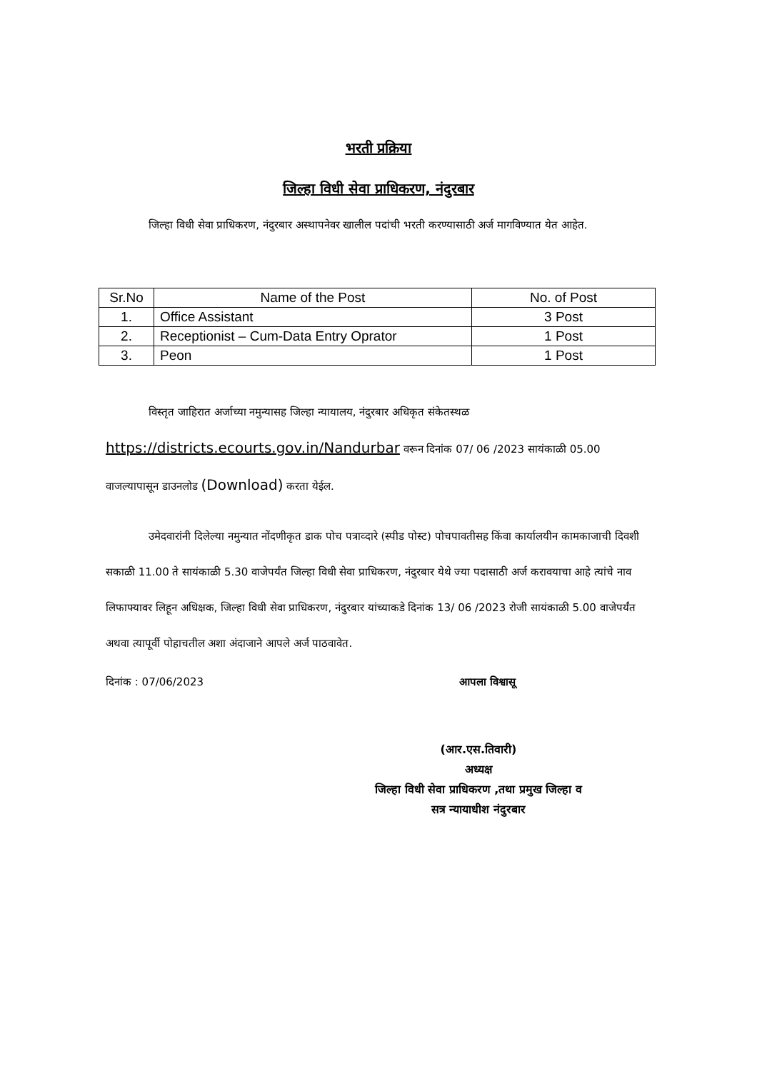भरती प्रक्रिया
जिल्हा विधी सेवा प्राधिकरण, नंदुरबार
जिल्हा विधी सेवा प्राधिकरण, नंदुरबार अस्थापनेवर खालील पदांची भरती करण्यासाठी अर्ज मागविण्यात येत आहेत.
| Sr.No | Name of the Post | No. of Post |
| --- | --- | --- |
| 1. | Office Assistant | 3 Post |
| 2. | Receptionist – Cum-Data Entry Oprator | 1 Post |
| 3. | Peon | 1 Post |
विस्तृत जाहिरात अर्जाच्या नमुन्यासह जिल्हा न्यायालय, नंदुरबार अधिकृत संकेतस्थळ
https://districts.ecourts.gov.in/Nandurbar वरून दिनांक 07/ 06 /2023 सायंकाळी 05.00
वाजल्यापासून डाउनलोड (Download) करता येईल.
उमेदवारांनी दिलेल्या नमुन्यात नोंदणीकृत डाक पोच पत्राव्दारे (स्पीड पोस्ट) पोचपावतीसह किंवा कार्यालयीन कामकाजाची दिवशी सकाळी 11.00 ते सायंकाळी 5.30 वाजेपर्यंत जिल्हा विधी सेवा प्राधिकरण, नंदुरबार येथे ज्या पदासाठी अर्ज करावयाचा आहे त्यांचे नाव लिफाफ्यावर लिहून अधिक्षक, जिल्हा विधी सेवा प्राधिकरण, नंदुरबार यांच्याकडे दिनांक 13/ 06 /2023 रोजी सायंकाळी 5.00 वाजेपर्यंत अथवा त्यापूर्वी पोहाचतील अशा अंदाजाने आपले अर्ज पाठवावेत.
दिनांक : 07/06/2023 आपला विश्वासू
(आर.एस.तिवारी)
अध्यक्ष
जिल्हा विधी सेवा प्राधिकरण ,तथा प्रमुख जिल्हा व
सत्र न्यायाधीश नंदुरबार